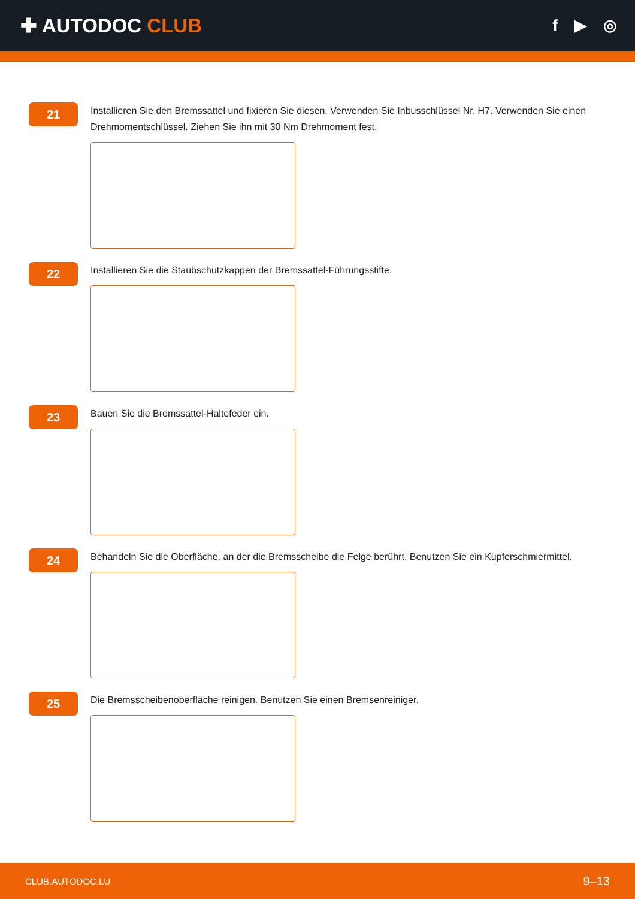✚ AUTODOC CLUB
f ▶ ◎
21
Installieren Sie den Bremssattel und fixieren Sie diesen. Verwenden Sie Inbusschlüssel Nr. H7. Verwenden Sie einen Drehmomentschlüssel. Ziehen Sie ihn mit 30 Nm Drehmoment fest.
22
Installieren Sie die Staubschutzkappen der Bremssattel-Führungsstifte.
23
Bauen Sie die Bremssattel-Haltefeder ein.
24
Behandeln Sie die Oberfläche, an der die Bremsscheibe die Felge berührt. Benutzen Sie ein Kupferschmiermittel.
25
Die Bremsscheibenoberfläche reinigen. Benutzen Sie einen Bremsenreiniger.
CLUB.AUTODOC.LU 9–13